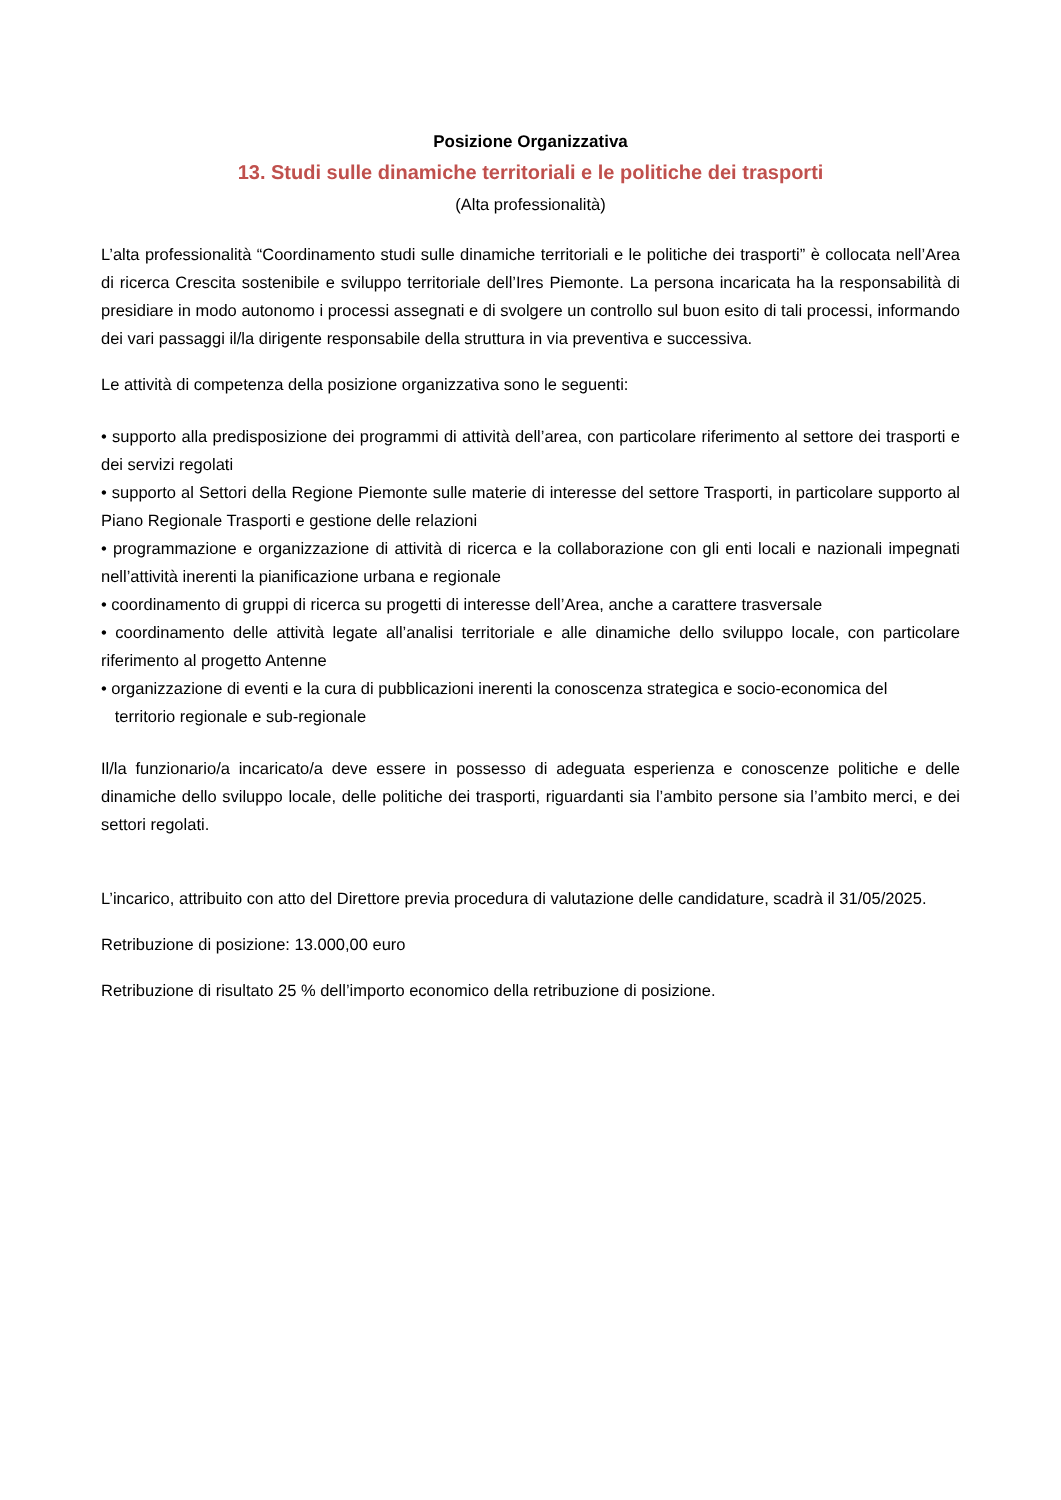Posizione Organizzativa
13. Studi sulle dinamiche territoriali e le politiche dei trasporti
(Alta professionalità)
L’alta professionalità “Coordinamento studi sulle dinamiche territoriali e le politiche dei trasporti” è collocata nell’Area di ricerca Crescita sostenibile e sviluppo territoriale dell’Ires Piemonte. La persona incaricata ha la responsabilità di presidiare in modo autonomo i processi assegnati e di svolgere un controllo sul buon esito di tali processi, informando dei vari passaggi il/la dirigente responsabile della struttura in via preventiva e successiva.
Le attività di competenza della posizione organizzativa sono le seguenti:
• supporto alla predisposizione dei programmi di attività dell’area, con particolare riferimento al settore dei trasporti e dei servizi regolati
• supporto al Settori della Regione Piemonte sulle materie di interesse del settore Trasporti, in particolare supporto al Piano Regionale Trasporti e gestione delle relazioni
• programmazione e organizzazione di attività di ricerca e la collaborazione con gli enti locali e nazionali impegnati nell’attività inerenti la pianificazione urbana e regionale
• coordinamento di gruppi di ricerca su progetti di interesse dell’Area, anche a carattere trasversale
• coordinamento delle attività legate all’analisi territoriale e alle dinamiche dello sviluppo locale, con particolare riferimento al progetto Antenne
• organizzazione di eventi e la cura di pubblicazioni inerenti la conoscenza strategica e socio-economica del
territorio regionale e sub-regionale
Il/la funzionario/a incaricato/a deve essere in possesso di adeguata esperienza e conoscenze politiche e delle dinamiche dello sviluppo locale, delle politiche dei trasporti, riguardanti sia l’ambito persone sia l’ambito merci, e dei settori regolati.
L’incarico, attribuito con atto del Direttore previa procedura di valutazione delle candidature, scadrà il 31/05/2025.
Retribuzione di posizione: 13.000,00 euro
Retribuzione di risultato 25 % dell’importo economico della retribuzione di posizione.